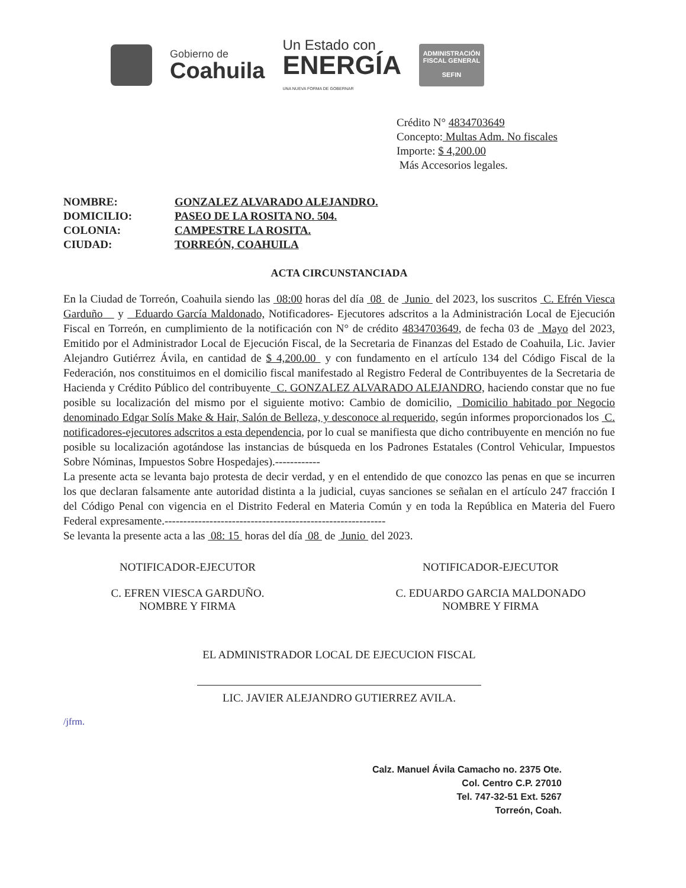Gobierno de
Coahuila
Un Estado con
ENERGÍA
UNA NUEVA FORMA DE GOBERNAR
ADMINISTRACIÓN FISCAL GENERAL
SEFIN
Crédito N° 4834703649
Concepto: Multas Adm. No fiscales
Importe: $ 4,200.00
Más Accesorios legales.
NOMBRE: GONZALEZ ALVARADO ALEJANDRO.
DOMICILIO: PASEO DE LA ROSITA NO. 504.
COLONIA: CAMPESTRE LA ROSITA.
CIUDAD: TORREÓN, COAHUILA
ACTA CIRCUNSTANCIADA
En la Ciudad de Torreón, Coahuila siendo las 08:00 horas del día 08 de Junio del 2023, los suscritos C. Efrén Viesca Garduño y Eduardo García Maldonado, Notificadores- Ejecutores adscritos a la Administración Local de Ejecución Fiscal en Torreón, en cumplimiento de la notificación con N° de crédito 4834703649, de fecha 03 de Mayo del 2023, Emitido por el Administrador Local de Ejecución Fiscal, de la Secretaria de Finanzas del Estado de Coahuila, Lic. Javier Alejandro Gutiérrez Ávila, en cantidad de $ 4,200.00 y con fundamento en el artículo 134 del Código Fiscal de la Federación, nos constituimos en el domicilio fiscal manifestado al Registro Federal de Contribuyentes de la Secretaria de Hacienda y Crédito Público del contribuyente C. GONZALEZ ALVARADO ALEJANDRO, haciendo constar que no fue posible su localización del mismo por el siguiente motivo: Cambio de domicilio, Domicilio habitado por Negocio denominado Edgar Solís Make & Hair, Salón de Belleza, y desconoce al requerido, según informes proporcionados los C. notificadores-ejecutores adscritos a esta dependencia, por lo cual se manifiesta que dicho contribuyente en mención no fue posible su localización agotándose las instancias de búsqueda en los Padrones Estatales (Control Vehicular, Impuestos Sobre Nóminas, Impuestos Sobre Hospedajes).------------
La presente acta se levanta bajo protesta de decir verdad, y en el entendido de que conozco las penas en que se incurren los que declaran falsamente ante autoridad distinta a la judicial, cuyas sanciones se señalan en el artículo 247 fracción I del Código Penal con vigencia en el Distrito Federal en Materia Común y en toda la República en Materia del Fuero Federal expresamente.-----------------------------------------------------------
Se levanta la presente acta a las 08: 15 horas del día 08 de Junio del 2023.
NOTIFICADOR-EJECUTOR
C. EFREN VIESCA GARDUÑO.
NOMBRE Y FIRMA
NOTIFICADOR-EJECUTOR
C. EDUARDO GARCIA MALDONADO
NOMBRE Y FIRMA
EL ADMINISTRADOR LOCAL DE EJECUCION FISCAL
LIC. JAVIER ALEJANDRO GUTIERREZ AVILA.
/jfrm.
Calz. Manuel Ávila Camacho no. 2375 Ote.
Col. Centro C.P. 27010
Tel. 747-32-51 Ext. 5267
Torreón, Coah.